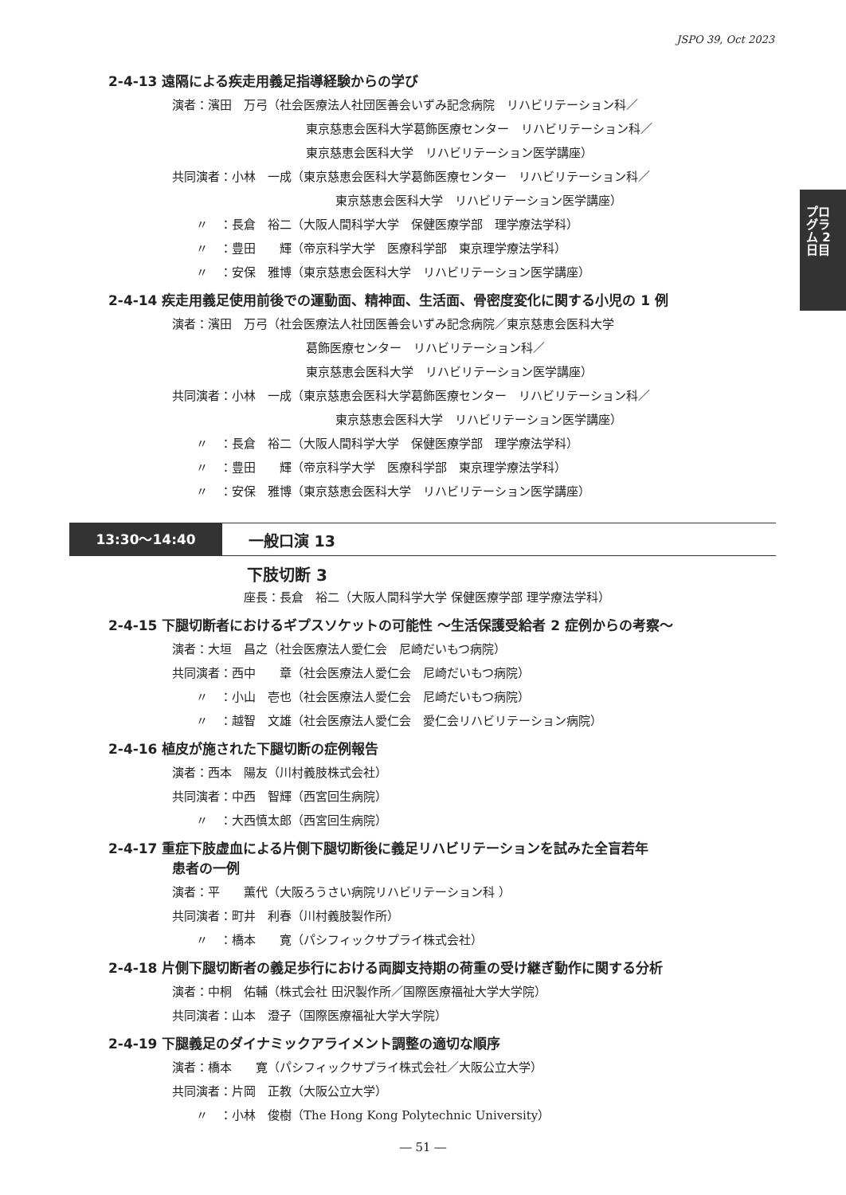JSPO 39, Oct 2023
プログラム 2日目
2-4-13 遠隔による疾走用義足指導経験からの学び
演者：濱田　万弓（社会医療法人社団医善会いずみ記念病院　リハビリテーション科／
東京慈恵会医科大学葛飾医療センター　リハビリテーション科／
東京慈恵会医科大学　リハビリテーション医学講座）
共同演者：小林　一成（東京慈恵会医科大学葛飾医療センター　リハビリテーション科／
東京慈恵会医科大学　リハビリテーション医学講座）
〃　：長倉　裕二（大阪人間科学大学　保健医療学部　理学療法学科）
〃　：豊田　　輝（帝京科学大学　医療科学部　東京理学療法学科）
〃　：安保　雅博（東京慈恵会医科大学　リハビリテーション医学講座）
2-4-14 疾走用義足使用前後での運動面、精神面、生活面、骨密度変化に関する小児の 1 例
演者：濱田　万弓（社会医療法人社団医善会いずみ記念病院／東京慈恵会医科大学
葛飾医療センター　リハビリテーション科／
東京慈恵会医科大学　リハビリテーション医学講座）
共同演者：小林　一成（東京慈恵会医科大学葛飾医療センター　リハビリテーション科／
東京慈恵会医科大学　リハビリテーション医学講座）
〃　：長倉　裕二（大阪人間科学大学　保健医療学部　理学療法学科）
〃　：豊田　　輝（帝京科学大学　医療科学部　東京理学療法学科）
〃　：安保　雅博（東京慈恵会医科大学　リハビリテーション医学講座）
13:30〜14:40
一般口演 13
下肢切断 3
座長：長倉　裕二（大阪人間科学大学 保健医療学部 理学療法学科）
2-4-15 下腿切断者におけるギプスソケットの可能性 〜生活保護受給者 2 症例からの考察〜
演者：大垣　昌之（社会医療法人愛仁会　尼崎だいもつ病院）
共同演者：西中　　章（社会医療法人愛仁会　尼崎だいもつ病院）
〃　：小山　壱也（社会医療法人愛仁会　尼崎だいもつ病院）
〃　：越智　文雄（社会医療法人愛仁会　愛仁会リハビリテーション病院）
2-4-16 植皮が施された下腿切断の症例報告
演者：西本　陽友（川村義肢株式会社）
共同演者：中西　智輝（西宮回生病院）
〃　：大西慎太郎（西宮回生病院）
2-4-17 重症下肢虚血による片側下腿切断後に義足リハビリテーションを試みた全盲若年
患者の一例
演者：平　　薫代（大阪ろうさい病院リハビリテーション科 ）
共同演者：町井　利春（川村義肢製作所）
〃　：橋本　　寛（パシフィックサプライ株式会社）
2-4-18 片側下腿切断者の義足歩行における両脚支持期の荷重の受け継ぎ動作に関する分析
演者：中桐　佑輔（株式会社 田沢製作所／国際医療福祉大学大学院）
共同演者：山本　澄子（国際医療福祉大学大学院）
2-4-19 下腿義足のダイナミックアライメント調整の適切な順序
演者：橋本　　寛（パシフィックサプライ株式会社／大阪公立大学）
共同演者：片岡　正教（大阪公立大学）
〃　：小林　俊樹（The Hong Kong Polytechnic University）
― 51 ―